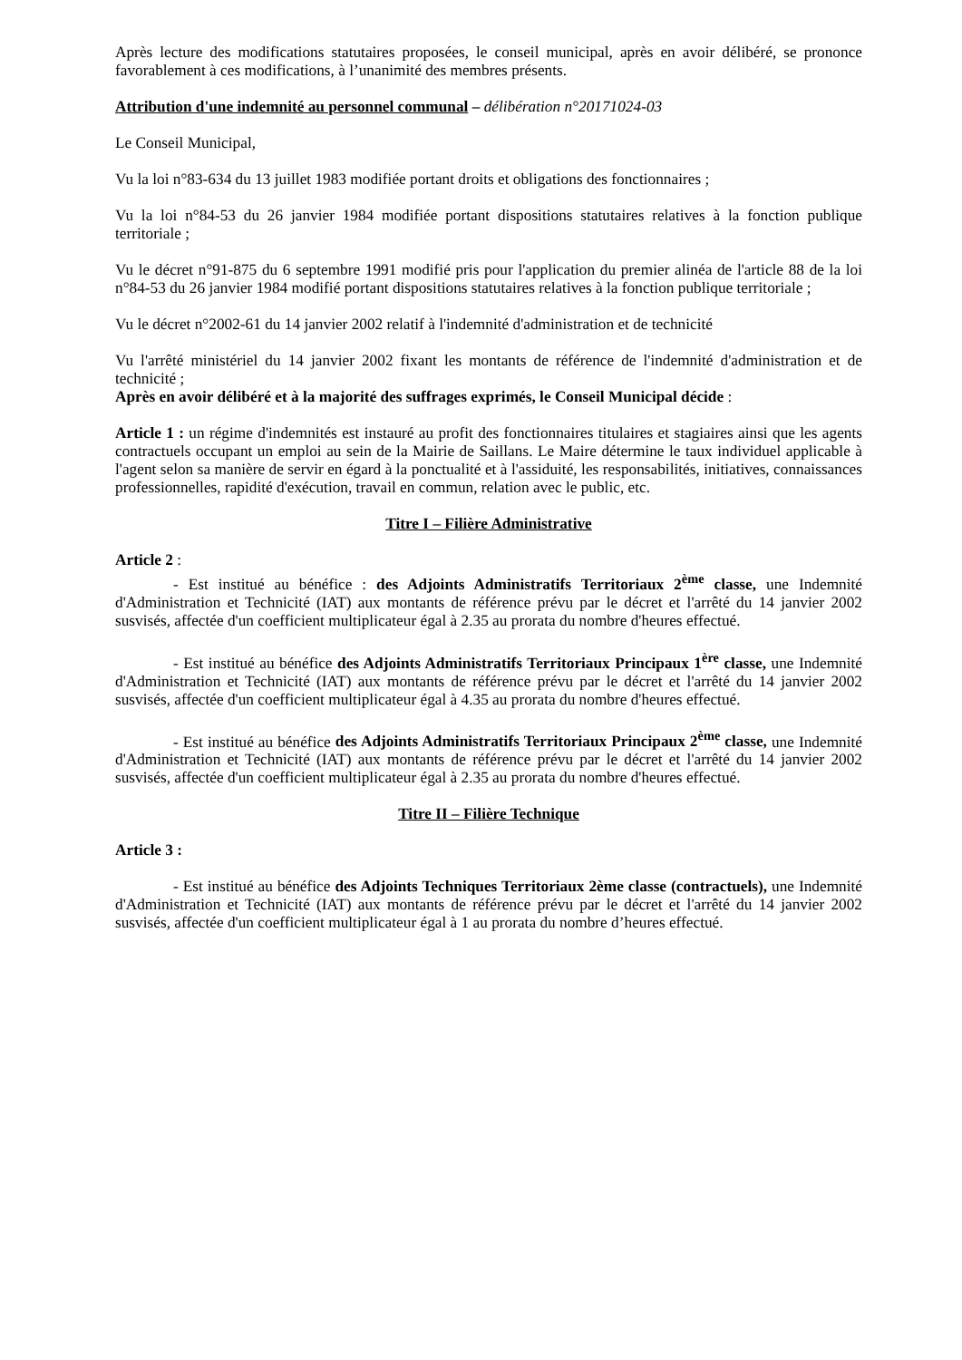Après lecture des modifications statutaires proposées, le conseil municipal, après en avoir délibéré, se prononce favorablement à ces modifications, à l’unanimité des membres présents.
Attribution d'une indemnité au personnel communal – délibération n°20171024-03
Le Conseil Municipal,
Vu la loi n°83-634 du 13 juillet 1983 modifiée portant droits et obligations des fonctionnaires ;
Vu la loi n°84-53 du 26 janvier 1984 modifiée portant dispositions statutaires relatives à la fonction publique territoriale ;
Vu le décret n°91-875 du 6 septembre 1991 modifié pris pour l'application du premier alinéa de l'article 88 de la loi n°84-53 du 26 janvier 1984 modifié portant dispositions statutaires relatives à la fonction publique territoriale ;
Vu le décret n°2002-61 du 14 janvier 2002 relatif à l'indemnité d'administration et de technicité
Vu l'arrêté ministériel du 14 janvier 2002 fixant les montants de référence de l'indemnité d'administration et de technicité ;
Après en avoir délibéré et à la majorité des suffrages exprimés, le Conseil Municipal décide :
Article 1 : un régime d'indemnités est instauré au profit des fonctionnaires titulaires et stagiaires ainsi que les agents contractuels occupant un emploi au sein de la Mairie de Saillans. Le Maire détermine le taux individuel applicable à l'agent selon sa manière de servir en égard à la ponctualité et à l'assiduité, les responsabilités, initiatives, connaissances professionnelles, rapidité d'exécution, travail en commun, relation avec le public, etc.
Titre I – Filière Administrative
Article 2 :
- Est institué au bénéfice : des Adjoints Administratifs Territoriaux 2<sup>ème</sup> classe, une Indemnité d'Administration et Technicité (IAT) aux montants de référence prévu par le décret et l'arrêté du 14 janvier 2002 susvisés, affectée d'un coefficient multiplicateur égal à 2.35 au prorata du nombre d'heures effectué.
- Est institué au bénéfice des Adjoints Administratifs Territoriaux Principaux 1<sup>ère</sup> classe, une Indemnité d'Administration et Technicité (IAT) aux montants de référence prévu par le décret et l'arrêté du 14 janvier 2002 susvisés, affectée d'un coefficient multiplicateur égal à 4.35 au prorata du nombre d'heures effectué.
- Est institué au bénéfice des Adjoints Administratifs Territoriaux Principaux 2<sup>ème</sup> classe, une Indemnité d'Administration et Technicité (IAT) aux montants de référence prévu par le décret et l'arrêté du 14 janvier 2002 susvisés, affectée d'un coefficient multiplicateur égal à 2.35 au prorata du nombre d'heures effectué.
Titre II – Filière Technique
Article 3 :
- Est institué au bénéfice des Adjoints Techniques Territoriaux 2ème classe (contractuels), une Indemnité d'Administration et Technicité (IAT) aux montants de référence prévu par le décret et l'arrêté du 14 janvier 2002 susvisés, affectée d'un coefficient multiplicateur égal à 1 au prorata du nombre d’heures effectué.